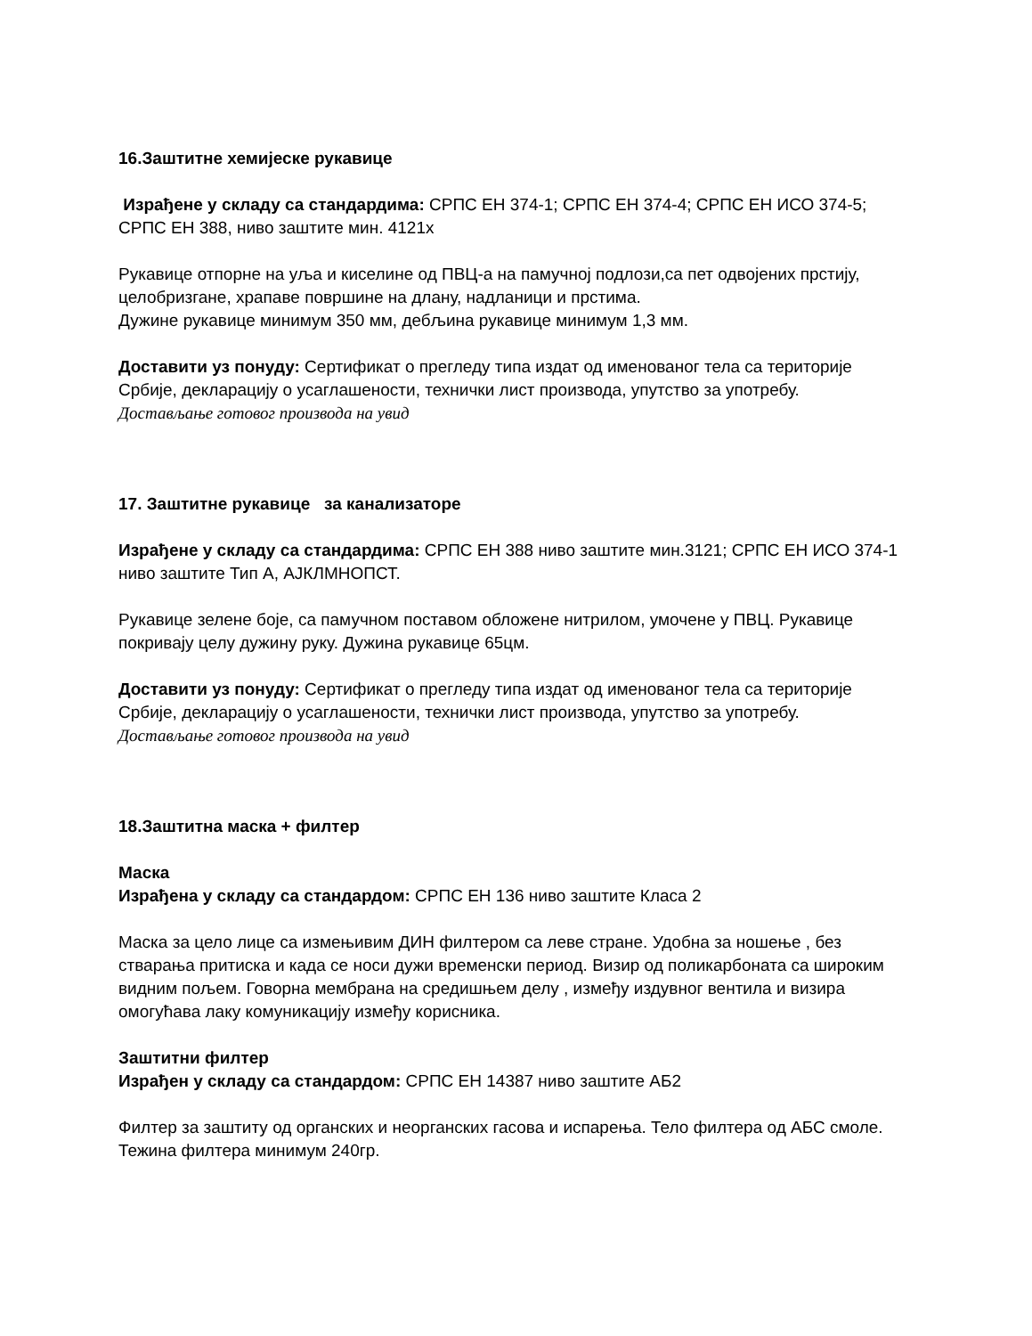16.Заштитне хемијеске рукавице
Израђене у складу са стандардима: СРПС ЕН 374-1; СРПС ЕН 374-4; СРПС ЕН ИСО 374-5; СРПС ЕН 388, ниво заштите мин. 4121х
Рукавице отпорне на уља и киселине од ПВЦ-а на памучној подлози,са пет одвојених прстију, целобризгане, храпаве површине на длану, надланици и прстима.
Дужине рукавице минимум 350 мм, дебљина рукавице минимум 1,3 мм.
Доставити уз понуду: Сертификат о прегледу типа издат од именованог тела са територије Србије, декларацију о усаглашености, технички лист производа, упутство за употребу.
Достављање готовог производа на увид
17. Заштитне рукавице за канализаторе
Израђене у складу са стандардима: СРПС ЕН 388 ниво заштите мин.3121; СРПС ЕН ИСО 374-1 ниво заштите Тип А, АЈКЛМНОПСТ.
Рукавице зелене боје, са памучном поставом обложене нитрилом, умочене у ПВЦ. Рукавице покривају целу дужину руку. Дужина рукавице 65цм.
Доставити уз понуду: Сертификат о прегледу типа издат од именованог тела са територије Србије, декларацију о усаглашености, технички лист производа, упутство за употребу.
Достављање готовог производа на увид
18.Заштитна маска + филтер
Маска
Израђена у складу са стандардом: СРПС ЕН 136 ниво заштите Класа 2
Маска за цело лице са измењивим ДИН филтером са леве стране. Удобна за ношење , без стварања притиска и када се носи дужи временски период. Визир од поликарбоната са широким видним пољем. Говорна мембрана на средишњем делу , између издувног вентила и визира омогућава лаку комуникацију између корисника.
Заштитни филтер
Израђен у складу са стандардом: СРПС ЕН 14387 ниво заштите АБ2
Филтер за заштиту од органских и неорганских гасова и испарења. Тело филтера од АБС смоле. Тежина филтера минимум 240гр.